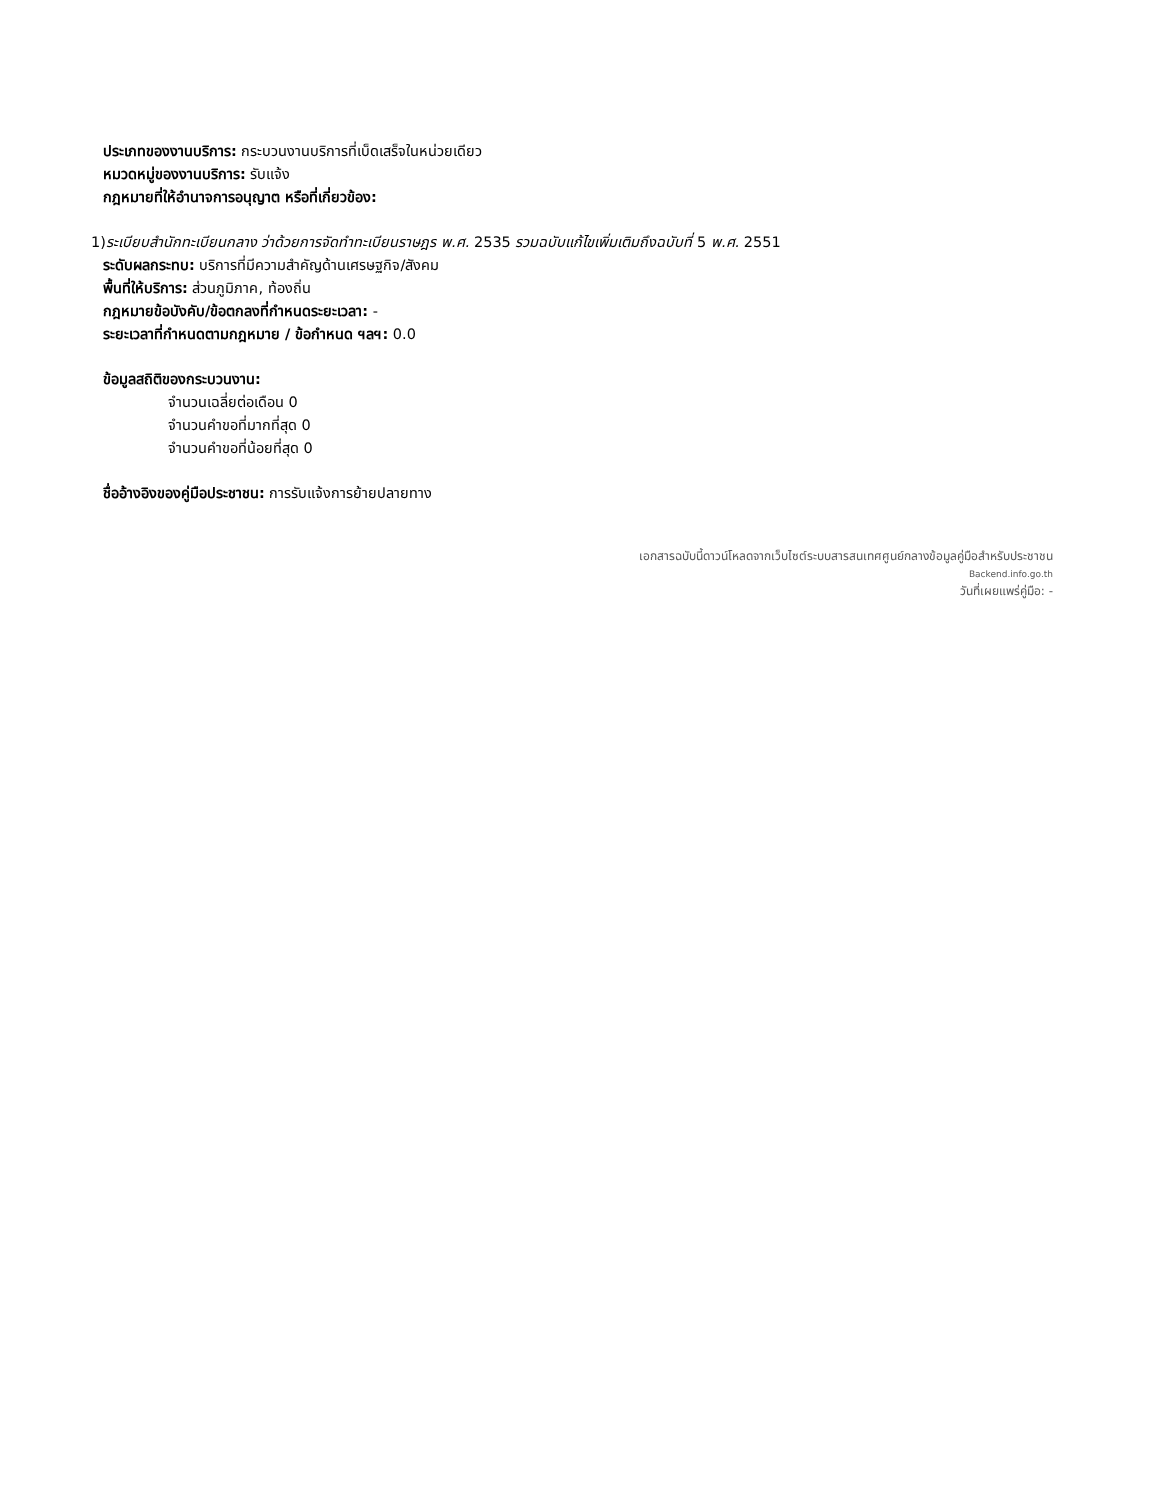ประเภทของงานบริการ: กระบวนงานบริการที่เบ็ดเสร็จในหน่วยเดียว
หมวดหมู่ของงานบริการ: รับแจ้ง
กฎหมายที่ให้อำนาจการอนุญาต หรือที่เกี่ยวข้อง:
1)ระเบียบสำนักทะเบียนกลาง ว่าด้วยการจัดทำทะเบียนราษฎร พ.ศ. 2535 รวมฉบับแก้ไขเพิ่มเติมถึงฉบับที่ 5 พ.ศ. 2551
ระดับผลกระทบ: บริการที่มีความสำคัญด้านเศรษฐกิจ/สังคม
พื้นที่ให้บริการ: ส่วนภูมิภาค, ท้องถิ่น
กฎหมายข้อบังคับ/ข้อตกลงที่กำหนดระยะเวลา: -
ระยะเวลาที่กำหนดตามกฎหมาย / ข้อกำหนด ฯลฯ: 0.0
ข้อมูลสถิติของกระบวนงาน:
จำนวนเฉลี่ยต่อเดือน 0
จำนวนคำขอที่มากที่สุด 0
จำนวนคำขอที่น้อยที่สุด 0
ชื่ออ้างอิงของคู่มือประชาชน: การรับแจ้งการย้ายปลายทาง
เอกสารฉบับนี้ดาวน์โหลดจากเว็บไซต์ระบบสารสนเทศศูนย์กลางข้อมูลคู่มือสำหรับประชาชน
Backend.info.go.th
วันที่เผยแพร่คู่มือ: -